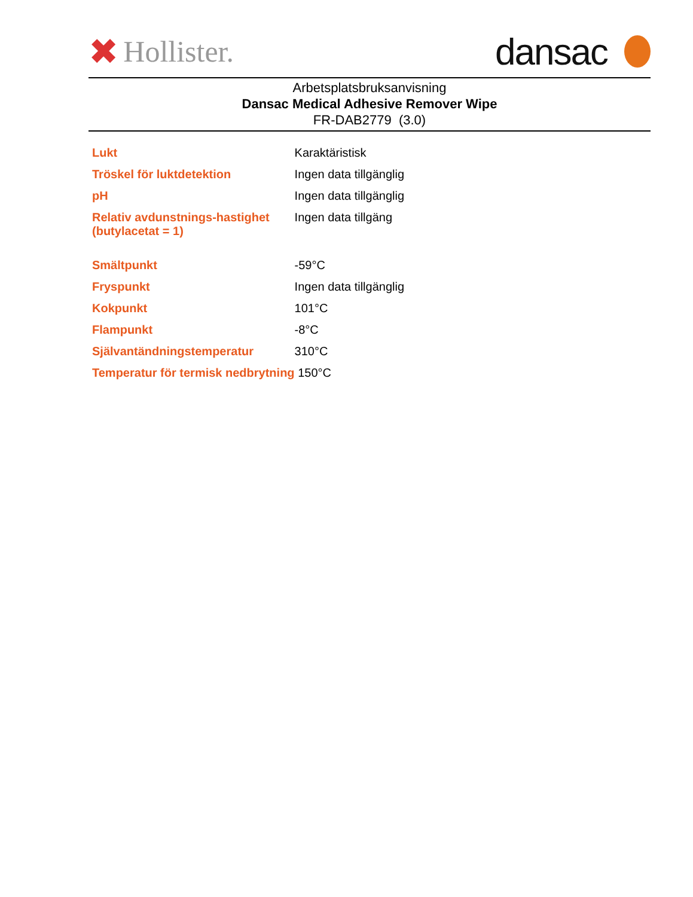✖ Hollister.
dansac
Arbetsplatsbruksanvisning
Dansac Medical Adhesive Remover Wipe
FR-DAB2779 (3.0)
| Lukt | Karaktäristisk |
| Tröskel för luktdetektion | Ingen data tillgänglig |
| pH | Ingen data tillgänglig |
| Relativ avdunstnings-hastighet (butylacetat = 1) | Ingen data tillgäng |
| Smältpunkt | -59°C |
| Fryspunkt | Ingen data tillgänglig |
| Kokpunkt | 101°C |
| Flampunkt | -8°C |
| Självantändningstemperatur | 310°C |
| Temperatur för termisk nedbrytning | 150°C |